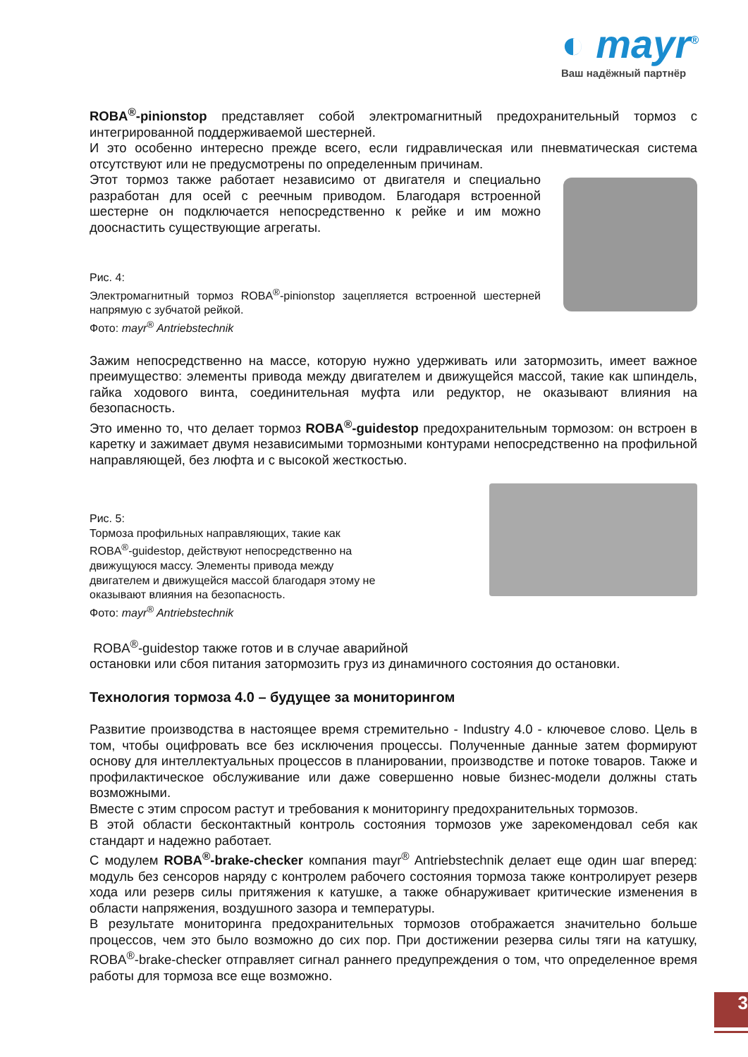◐ mayr<sup>®</sup>
Ваш надёжный партнёр
ROBA<sup>®</sup>-pinionstop представляет собой электромагнитный предохранительный тормоз с интегрированной поддерживаемой шестерней.
И это особенно интересно прежде всего, если гидравлическая или пневматическая система отсутствуют или не предусмотрены по определенным причинам.
Этот тормоз также работает независимо от двигателя и специально разработан для осей с реечным приводом. Благодаря встроенной шестерне он подключается непосредственно к рейке и им можно дооснастить существующие агрегаты.
Рис. 4:
Электромагнитный тормоз ROBA<sup>®</sup>-pinionstop зацепляется встроенной шестерней напрямую с зубчатой рейкой.
Фото: mayr<sup>®</sup> Antriebstechnik
Зажим непосредственно на массе, которую нужно удерживать или затормозить, имеет важное преимущество: элементы привода между двигателем и движущейся массой, такие как шпиндель, гайка ходового винта, соединительная муфта или редуктор, не оказывают влияния на безопасность.
Это именно то, что делает тормоз ROBA<sup>®</sup>-guidestop предохранительным тормозом: он встроен в каретку и зажимает двумя независимыми тормозными контурами непосредственно на профильной направляющей, без люфта и с высокой жесткостью.
Рис. 5:
Тормоза профильных направляющих, такие как ROBA<sup>®</sup>-guidestop, действуют непосредственно на движущуюся массу. Элементы привода между двигателем и движущейся массой благодаря этому не оказывают влияния на безопасность.
Фото: mayr<sup>®</sup> Antriebstechnik
ROBA<sup>®</sup>-guidestop также готов и в случае аварийной
остановки или сбоя питания затормозить груз из динамичного состояния до остановки.
Технология тормоза 4.0 – будущее за мониторингом
Развитие производства в настоящее время стремительно - Industry 4.0 - ключевое слово. Цель в том, чтобы оцифровать все без исключения процессы. Полученные данные затем формируют основу для интеллектуальных процессов в планировании, производстве и потоке товаров. Также и профилактическое обслуживание или даже совершенно новые бизнес-модели должны стать возможными.
Вместе с этим спросом растут и требования к мониторингу предохранительных тормозов.
В этой области бесконтактный контроль состояния тормозов уже зарекомендовал себя как стандарт и надежно работает.
С модулем ROBA<sup>®</sup>-brake-checker компания mayr<sup>®</sup> Antriebstechnik делает еще один шаг вперед: модуль без сенсоров наряду с контролем рабочего состояния тормоза также контролирует резерв хода или резерв силы притяжения к катушке, а также обнаруживает критические изменения в области напряжения, воздушного зазора и температуры.
В результате мониторинга предохранительных тормозов отображается значительно больше процессов, чем это было возможно до сих пор. При достижении резерва силы тяги на катушку, ROBA<sup>®</sup>-brake-checker отправляет сигнал раннего предупреждения о том, что определенное время работы для тормоза все еще возможно.
3